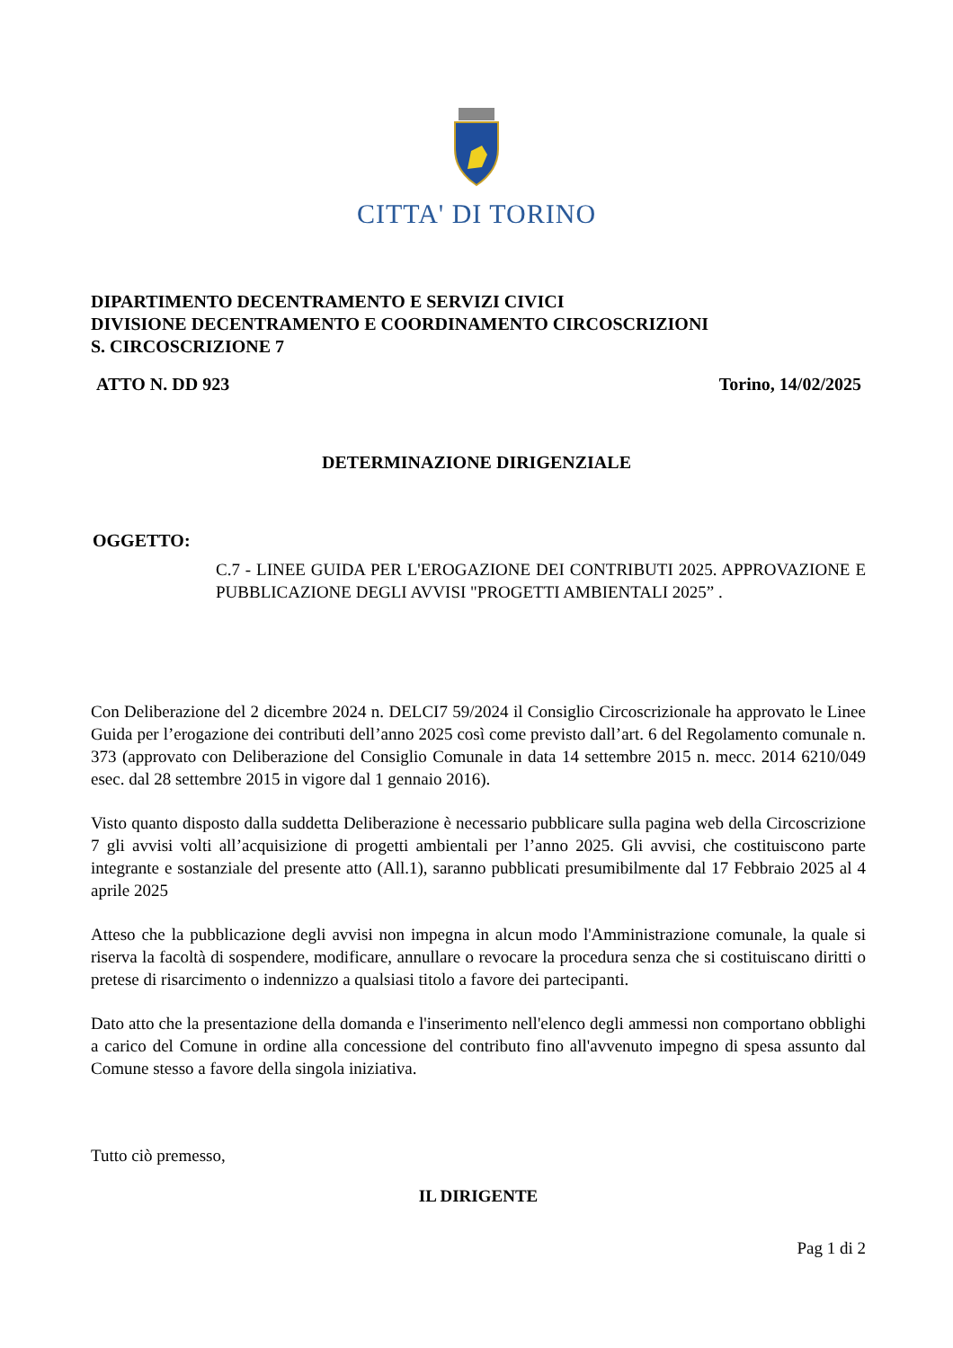CITTA' DI TORINO
DIPARTIMENTO DECENTRAMENTO E SERVIZI CIVICI
DIVISIONE DECENTRAMENTO E COORDINAMENTO CIRCOSCRIZIONI
S. CIRCOSCRIZIONE 7
ATTO N. DD 923 Torino, 14/02/2025
DETERMINAZIONE DIRIGENZIALE
OGGETTO:
C.7 - LINEE GUIDA PER L'EROGAZIONE DEI CONTRIBUTI 2025. APPROVAZIONE E PUBBLICAZIONE DEGLI AVVISI "PROGETTI AMBIENTALI 2025” .
Con Deliberazione del 2 dicembre 2024 n. DELCI7 59/2024 il Consiglio Circoscrizionale ha approvato le Linee Guida per l’erogazione dei contributi dell’anno 2025 così come previsto dall’art. 6 del Regolamento comunale n. 373 (approvato con Deliberazione del Consiglio Comunale in data 14 settembre 2015 n. mecc. 2014 6210/049 esec. dal 28 settembre 2015 in vigore dal 1 gennaio 2016).
Visto quanto disposto dalla suddetta Deliberazione è necessario pubblicare sulla pagina web della Circoscrizione 7 gli avvisi volti all’acquisizione di progetti ambientali per l’anno 2025. Gli avvisi, che costituiscono parte integrante e sostanziale del presente atto (All.1), saranno pubblicati presumibilmente dal 17 Febbraio 2025 al 4 aprile 2025
Atteso che la pubblicazione degli avvisi non impegna in alcun modo l'Amministrazione comunale, la quale si riserva la facoltà di sospendere, modificare, annullare o revocare la procedura senza che si costituiscano diritti o pretese di risarcimento o indennizzo a qualsiasi titolo a favore dei partecipanti.
Dato atto che la presentazione della domanda e l'inserimento nell'elenco degli ammessi non comportano obblighi a carico del Comune in ordine alla concessione del contributo fino all'avvenuto impegno di spesa assunto dal Comune stesso a favore della singola iniziativa.
Tutto ciò premesso,
IL DIRIGENTE
Pag 1 di 2